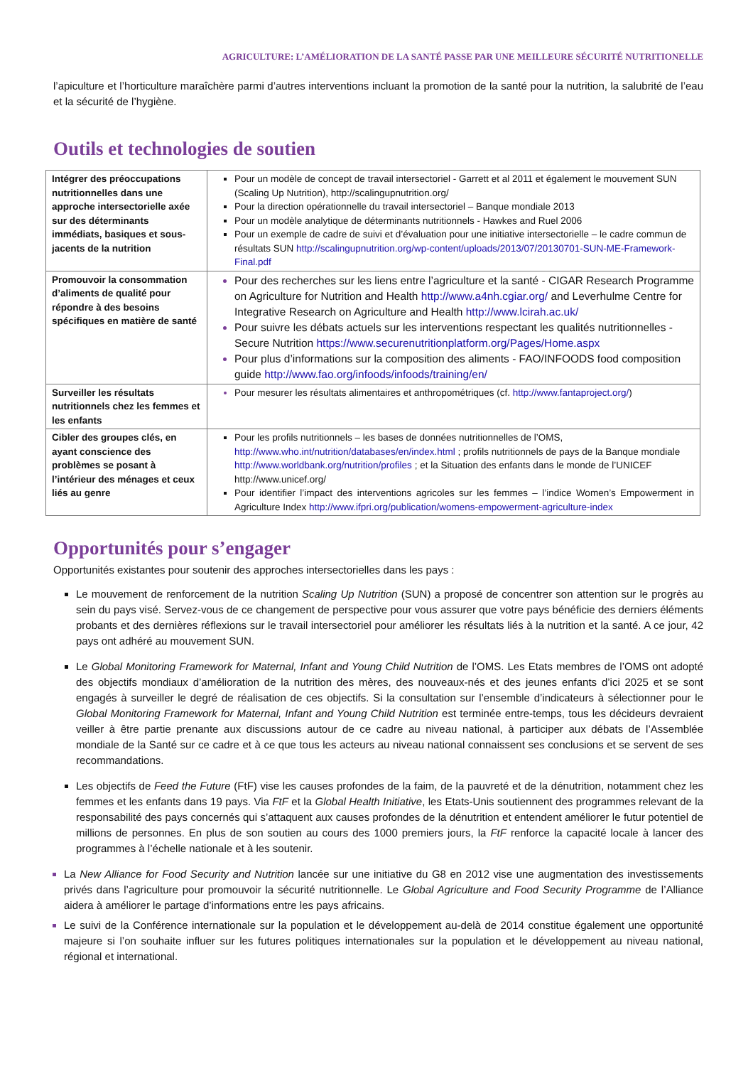AGRICULTURE: L’AMÉLIORATION DE LA SANTÉ PASSE PAR UNE MEILLEURE SÉCURITÉ NUTRITIONELLE
l’apiculture et l’horticulture maraîchère parmi d’autres interventions incluant la promotion de la santé pour la nutrition, la salubrité de l’eau et la sécurité de l’hygiène.
Outils et technologies de soutien
| Intégrer des préoccupations nutritionnelles dans une approche intersectorielle axée sur des déterminants immédiats, basiques et sous-jacents de la nutrition | Pour un modèle de concept de travail intersectoriel - Garrett et al 2011 et également le mouvement SUN (Scaling Up Nutrition), http://scalingupnutrition.org/ Pour la direction opérationnelle du travail intersectoriel – Banque mondiale 2013 Pour un modèle analytique de déterminants nutritionnels - Hawkes and Ruel 2006 Pour un exemple de cadre de suivi et d’évaluation pour une initiative intersectorielle – le cadre commun de résultats SUN http://scalingupnutrition.org/wp-content/uploads/2013/07/20130701-SUN-ME-Framework-Final.pdf |
| Promouvoir la consommation d’aliments de qualité pour répondre à des besoins spécifiques en matière de santé | Pour des recherches sur les liens entre l’agriculture et la santé - CIGAR Research Programme on Agriculture for Nutrition and Health http://www.a4nh.cgiar.org/ and Leverhulme Centre for Integrative Research on Agriculture and Health http://www.lcirah.ac.uk/ Pour suivre les débats actuels sur les interventions respectant les qualités nutritionnelles - Secure Nutrition https://www.securenutritionplatform.org/Pages/Home.aspx Pour plus d’informations sur la composition des aliments - FAO/INFOODS food composition guide http://www.fao.org/infoods/infoods/training/en/ |
| Surveiller les résultats nutritionnels chez les femmes et les enfants | Pour mesurer les résultats alimentaires et anthropométriques (cf. http://www.fantaproject.org/ ) |
| Cibler des groupes clés, en ayant conscience des problèmes se posant à l’intérieur des ménages et ceux liés au genre | Pour les profils nutritionnels – les bases de données nutritionnelles de l’OMS, http://www.who.int/nutrition/databases/en/index.html ; profils nutritionnels de pays de la Banque mondiale http://www.worldbank.org/nutrition/profiles ; et la Situation des enfants dans le monde de l’UNICEF http://www.unicef.org/ Pour identifier l’impact des interventions agricoles sur les femmes – l’indice Women’s Empowerment in Agriculture Index http://www.ifpri.org/publication/womens-empowerment-agriculture-index |
Opportunités pour s’engager
Opportunités existantes pour soutenir des approches intersectorielles dans les pays :
Le mouvement de renforcement de la nutrition Scaling Up Nutrition (SUN) a proposé de concentrer son attention sur le progrès au sein du pays visé. Servez-vous de ce changement de perspective pour vous assurer que votre pays bénéficie des derniers éléments probants et des dernières réflexions sur le travail intersectoriel pour améliorer les résultats liés à la nutrition et la santé. A ce jour, 42 pays ont adhéré au mouvement SUN.
Le Global Monitoring Framework for Maternal, Infant and Young Child Nutrition de l’OMS. Les Etats membres de l’OMS ont adopté des objectifs mondiaux d’amélioration de la nutrition des mères, des nouveaux-nés et des jeunes enfants d’ici 2025 et se sont engagés à surveiller le degré de réalisation de ces objectifs. Si la consultation sur l’ensemble d’indicateurs à sélectionner pour le Global Monitoring Framework for Maternal, Infant and Young Child Nutrition est terminée entre-temps, tous les décideurs devraient veiller à être partie prenante aux discussions autour de ce cadre au niveau national, à participer aux débats de l’Assemblée mondiale de la Santé sur ce cadre et à ce que tous les acteurs au niveau national connaissent ses conclusions et se servent de ses recommandations.
Les objectifs de Feed the Future (FtF) vise les causes profondes de la faim, de la pauvreté et de la dénutrition, notamment chez les femmes et les enfants dans 19 pays. Via FtF et la Global Health Initiative, les Etats-Unis soutiennent des programmes relevant de la responsabilité des pays concernés qui s’attaquent aux causes profondes de la dénutrition et entendent améliorer le futur potentiel de millions de personnes. En plus de son soutien au cours des 1000 premiers jours, la FtF renforce la capacité locale à lancer des programmes à l’échelle nationale et à les soutenir.
La New Alliance for Food Security and Nutrition lancée sur une initiative du G8 en 2012 vise une augmentation des investissements privés dans l’agriculture pour promouvoir la sécurité nutritionnelle. Le Global Agriculture and Food Security Programme de l’Alliance aidera à améliorer le partage d’informations entre les pays africains.
Le suivi de la Conférence internationale sur la population et le développement au-delà de 2014 constitue également une opportunité majeure si l’on souhaite influer sur les futures politiques internationales sur la population et le développement au niveau national, régional et international.